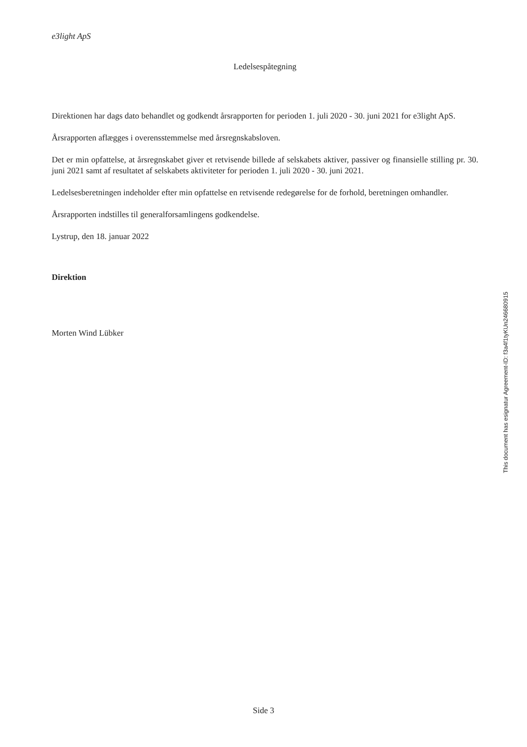e3light ApS
Ledelsespåtegning
Direktionen har dags dato behandlet og godkendt årsrapporten for perioden 1. juli 2020 - 30. juni 2021 for e3light ApS.
Årsrapporten aflægges i overensstemmelse med årsregnskabsloven.
Det er min opfattelse, at årsregnskabet giver et retvisende billede af selskabets aktiver, passiver og finansielle stilling pr. 30. juni 2021 samt af resultatet af selskabets aktiviteter for perioden 1. juli 2020 - 30. juni 2021.
Ledelsesberetningen indeholder efter min opfattelse en retvisende redegørelse for de forhold, beretningen omhandler.
Årsrapporten indstilles til generalforsamlingens godkendelse.
Lystrup, den 18. januar 2022
Direktion
Morten Wind Lübker
This document has esignatur Agreement-ID: f3a4f1tyKUn246680915
Side 3